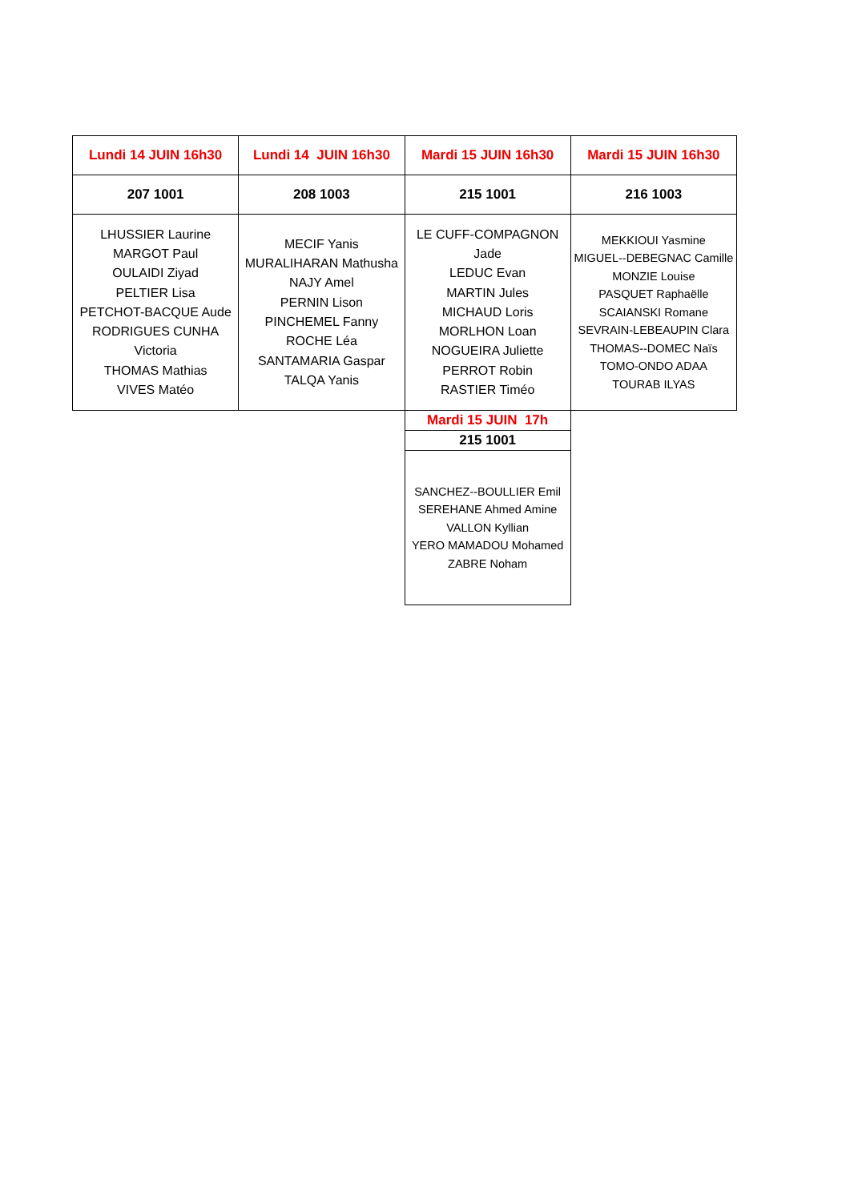| Lundi 14 JUIN 16h30 | Lundi 14 JUIN 16h30 | Mardi 15 JUIN 16h30 | Mardi 15 JUIN 16h30 |
| --- | --- | --- | --- |
| 207 1001 | 208 1003 | 215 1001 | 216 1003 |
| LHUSSIER Laurine MARGOT Paul OULAIDI Ziyad PELTIER Lisa PETCHOT-BACQUE Aude RODRIGUES CUNHA Victoria THOMAS Mathias VIVES Matéo | MECIF Yanis MURALIHARAN Mathusha NAJY Amel PERNIN Lison PINCHEMEL Fanny ROCHE Léa SANTAMARIA Gaspar TALQA Yanis | LE CUFF-COMPAGNON Jade LEDUC Evan MARTIN Jules MICHAUD Loris MORLHON Loan NOGUEIRA Juliette PERROT Robin RASTIER Timéo | MEKKIOUI Yasmine MIGUEL--DEBEGNAC Camille MONZIE Louise PASQUET Raphaëlle SCAIANSKI Romane SEVRAIN-LEBEAUPIN Clara THOMAS--DOMEC Naïs TOMO-ONDO ADAA TOURAB ILYAS |
| | | Mardi 15 JUIN 17h | |
| | | 215 1001 | |
| | | SANCHEZ--BOULLIER Emil SEREHANE Ahmed Amine VALLON Kyllian YERO MAMADOU Mohamed ZABRE Noham | |